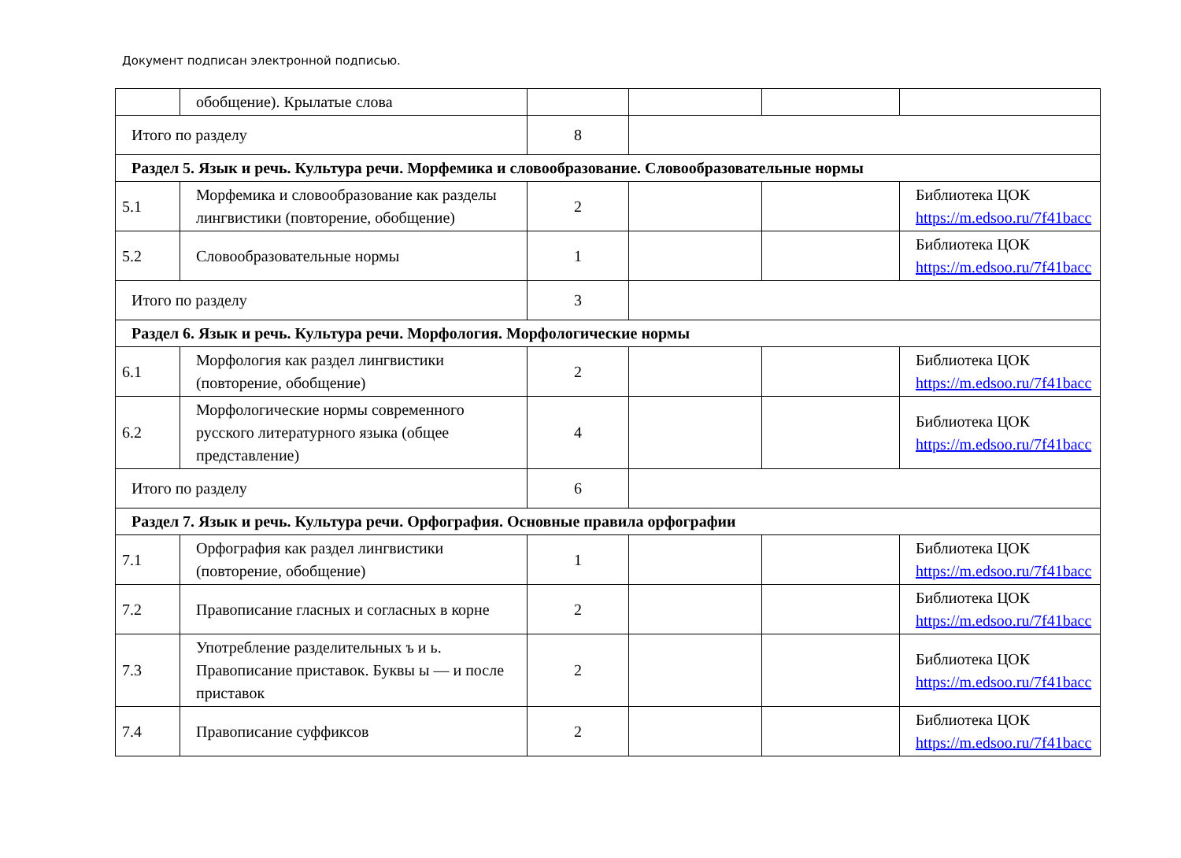Документ подписан электронной подписью.
| | обобщение). Крылатые слова | | | | |
| Итого по разделу | | 8 | | | |
| Раздел 5. Язык и речь. Культура речи. Морфемика и словообразование. Словообразовательные нормы | | | | | |
| 5.1 | Морфемика и словообразование как разделы лингвистики (повторение, обобщение) | 2 | | | Библиотека ЦОК https://m.edsoo.ru/7f41bacc |
| 5.2 | Словообразовательные нормы | 1 | | | Библиотека ЦОК https://m.edsoo.ru/7f41bacc |
| Итого по разделу | | 3 | | | |
| Раздел 6. Язык и речь. Культура речи. Морфология. Морфологические нормы | | | | | |
| 6.1 | Морфология как раздел лингвистики (повторение, обобщение) | 2 | | | Библиотека ЦОК https://m.edsoo.ru/7f41bacc |
| 6.2 | Морфологические нормы современного русского литературного языка (общее представление) | 4 | | | Библиотека ЦОК https://m.edsoo.ru/7f41bacc |
| Итого по разделу | | 6 | | | |
| Раздел 7. Язык и речь. Культура речи. Орфография. Основные правила орфографии | | | | | |
| 7.1 | Орфография как раздел лингвистики (повторение, обобщение) | 1 | | | Библиотека ЦОК https://m.edsoo.ru/7f41bacc |
| 7.2 | Правописание гласных и согласных в корне | 2 | | | Библиотека ЦОК https://m.edsoo.ru/7f41bacc |
| 7.3 | Употребление разделительных ъ и ь. Правописание приставок. Буквы ы — и после приставок | 2 | | | Библиотека ЦОК https://m.edsoo.ru/7f41bacc |
| 7.4 | Правописание суффиксов | 2 | | | Библиотека ЦОК https://m.edsoo.ru/7f41bacc |